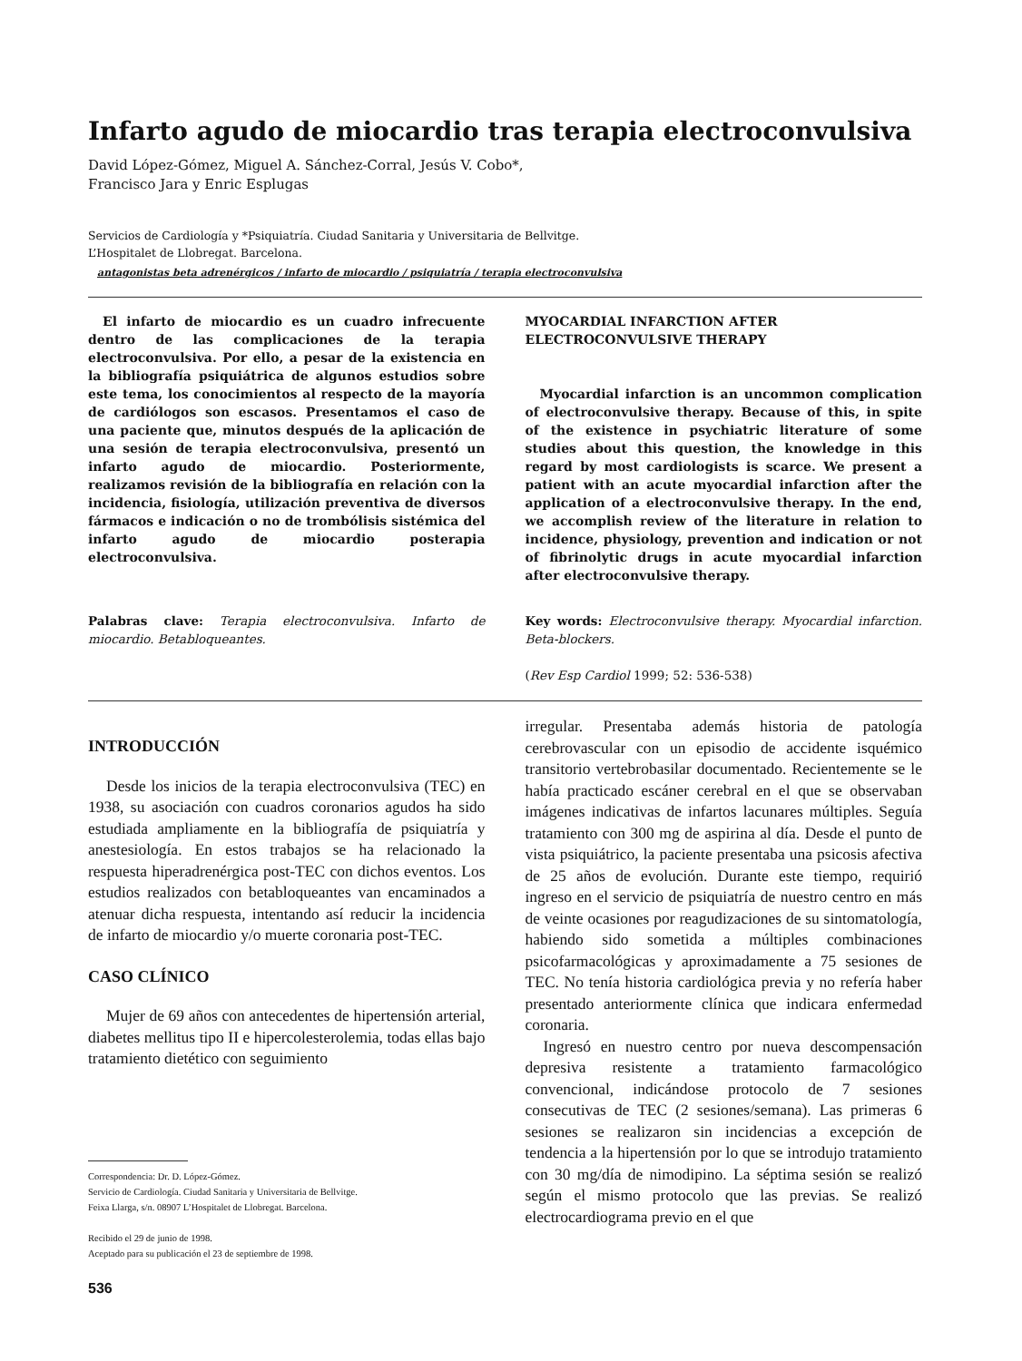Infarto agudo de miocardio tras terapia electroconvulsiva
David López-Gómez, Miguel A. Sánchez-Corral, Jesús V. Cobo*,
Francisco Jara y Enric Esplugas
Servicios de Cardiología y *Psiquiatría. Ciudad Sanitaria y Universitaria de Bellvitge.
L’Hospitalet de Llobregat. Barcelona.
antagonistas beta adrenérgicos / infarto de miocardio / psiquiatría / terapia electroconvulsiva
El infarto de miocardio es un cuadro infrecuente dentro de las complicaciones de la terapia electroconvulsiva. Por ello, a pesar de la existencia en la bibliografía psiquiátrica de algunos estudios sobre este tema, los conocimientos al respecto de la mayoría de cardiólogos son escasos. Presentamos el caso de una paciente que, minutos después de la aplicación de una sesión de terapia electroconvulsiva, presentó un infarto agudo de miocardio. Posteriormente, realizamos revisión de la bibliografía en relación con la incidencia, fisiología, utilización preventiva de diversos fármacos e indicación o no de trombólisis sistémica del infarto agudo de miocardio posterapia electroconvulsiva.
Palabras clave: Terapia electroconvulsiva. Infarto de miocardio. Betabloqueantes.
MYOCARDIAL INFARCTION AFTER
ELECTROCONVULSIVE THERAPY
Myocardial infarction is an uncommon complication of electroconvulsive therapy. Because of this, in spite of the existence in psychiatric literature of some studies about this question, the knowledge in this regard by most cardiologists is scarce. We present a patient with an acute myocardial infarction after the application of a electroconvulsive therapy. In the end, we accomplish review of the literature in relation to incidence, physiology, prevention and indication or not of fibrinolytic drugs in acute myocardial infarction after electroconvulsive therapy.
Key words: Electroconvulsive therapy. Myocardial infarction. Beta-blockers.
(Rev Esp Cardiol 1999; 52: 536-538)
INTRODUCCIÓN
Desde los inicios de la terapia electroconvulsiva (TEC) en 1938, su asociación con cuadros coronarios agudos ha sido estudiada ampliamente en la bibliografía de psiquiatría y anestesiología. En estos trabajos se ha relacionado la respuesta hiperadrenérgica post-TEC con dichos eventos. Los estudios realizados con betabloqueantes van encaminados a atenuar dicha respuesta, intentando así reducir la incidencia de infarto de miocardio y/o muerte coronaria post-TEC.
CASO CLÍNICO
Mujer de 69 años con antecedentes de hipertensión arterial, diabetes mellitus tipo II e hipercolesterolemia, todas ellas bajo tratamiento dietético con seguimiento
Correspondencia: Dr. D. López-Gómez.
Servicio de Cardiología. Ciudad Sanitaria y Universitaria de Bellvitge.
Feixa Llarga, s/n. 08907 L’Hospitalet de Llobregat. Barcelona.
Recibido el 29 de junio de 1998.
Aceptado para su publicación el 23 de septiembre de 1998.
536
irregular. Presentaba además historia de patología cerebrovascular con un episodio de accidente isquémico transitorio vertebrobasilar documentado. Recientemente se le había practicado escáner cerebral en el que se observaban imágenes indicativas de infartos lacunares múltiples. Seguía tratamiento con 300 mg de aspirina al día. Desde el punto de vista psiquiátrico, la paciente presentaba una psicosis afectiva de 25 años de evolución. Durante este tiempo, requirió ingreso en el servicio de psiquiatría de nuestro centro en más de veinte ocasiones por reagudizaciones de su sintomatología, habiendo sido sometida a múltiples combinaciones psicofarmacológicas y aproximadamente a 75 sesiones de TEC. No tenía historia cardiológica previa y no refería haber presentado anteriormente clínica que indicara enfermedad coronaria.
Ingresó en nuestro centro por nueva descompensación depresiva resistente a tratamiento farmacológico convencional, indicándose protocolo de 7 sesiones consecutivas de TEC (2 sesiones/semana). Las primeras 6 sesiones se realizaron sin incidencias a excepción de tendencia a la hipertensión por lo que se introdujo tratamiento con 30 mg/día de nimodipino. La séptima sesión se realizó según el mismo protocolo que las previas. Se realizó electrocardiograma previo en el que